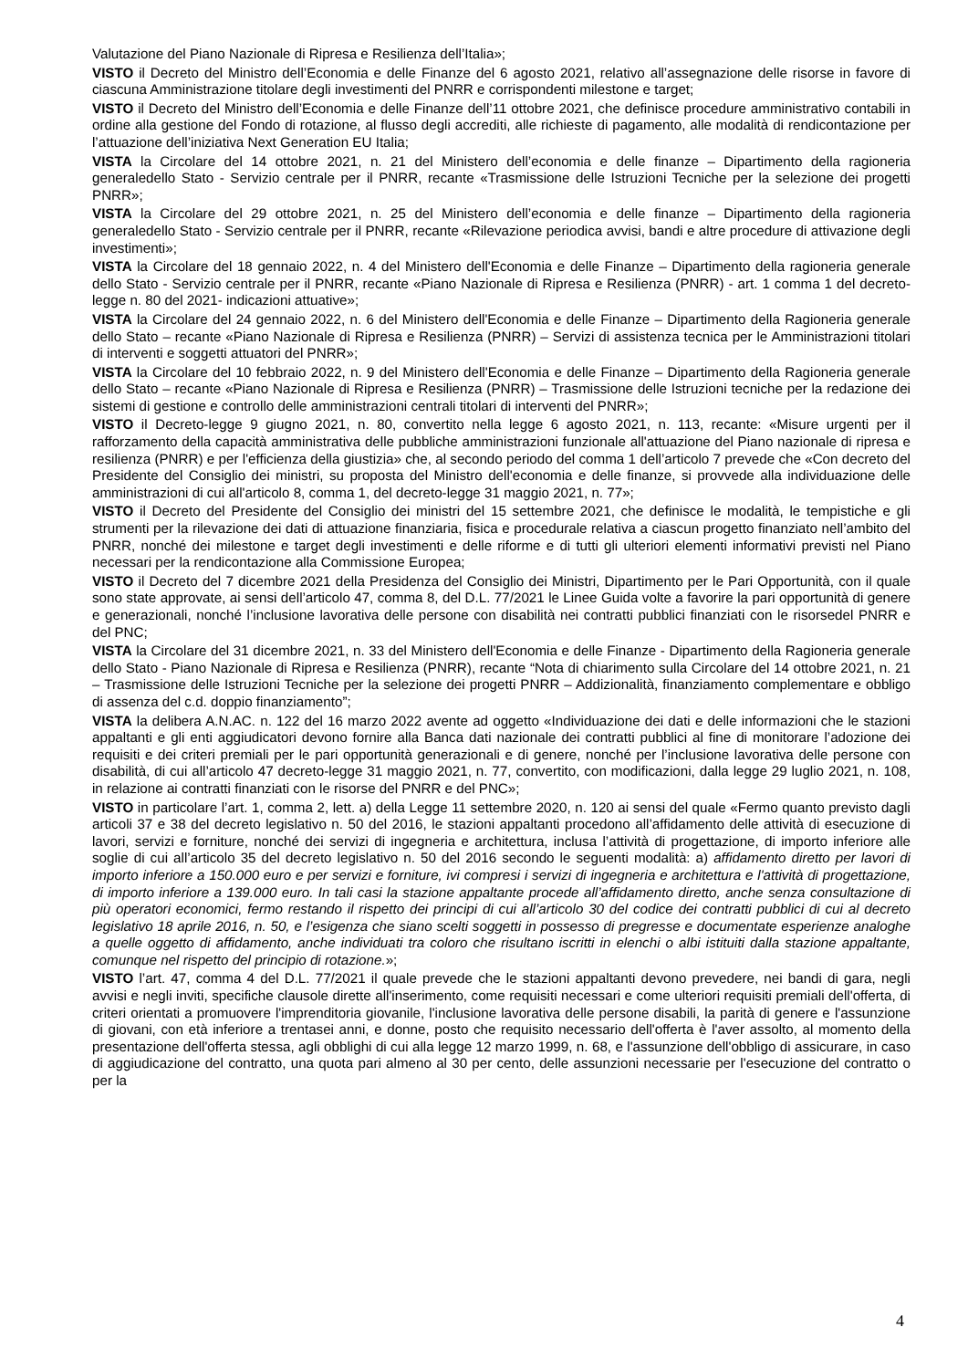Valutazione del Piano Nazionale di Ripresa e Resilienza dell’Italia»;
VISTO il Decreto del Ministro dell’Economia e delle Finanze del 6 agosto 2021, relativo all’assegnazione delle risorse in favore di ciascuna Amministrazione titolare degli investimenti del PNRR e corrispondenti milestone e target;
VISTO il Decreto del Ministro dell’Economia e delle Finanze dell’11 ottobre 2021, che definisce procedure amministrativo contabili in ordine alla gestione del Fondo di rotazione, al flusso degli accrediti, alle richieste di pagamento, alle modalità di rendicontazione per l’attuazione dell’iniziativa Next Generation EU Italia;
VISTA la Circolare del 14 ottobre 2021, n. 21 del Ministero dell’economia e delle finanze – Dipartimento della ragioneria generaledello Stato - Servizio centrale per il PNRR, recante «Trasmissione delle Istruzioni Tecniche per la selezione dei progetti PNRR»;
VISTA la Circolare del 29 ottobre 2021, n. 25 del Ministero dell’economia e delle finanze – Dipartimento della ragioneria generaledello Stato - Servizio centrale per il PNRR, recante «Rilevazione periodica avvisi, bandi e altre procedure di attivazione degli investimenti»;
VISTA la Circolare del 18 gennaio 2022, n. 4 del Ministero dell'Economia e delle Finanze – Dipartimento della ragioneria generale dello Stato - Servizio centrale per il PNRR, recante «Piano Nazionale di Ripresa e Resilienza (PNRR) - art. 1 comma 1 del decreto-legge n. 80 del 2021- indicazioni attuative»;
VISTA la Circolare del 24 gennaio 2022, n. 6 del Ministero dell'Economia e delle Finanze – Dipartimento della Ragioneria generale dello Stato – recante «Piano Nazionale di Ripresa e Resilienza (PNRR) – Servizi di assistenza tecnica per le Amministrazioni titolari di interventi e soggetti attuatori del PNRR»;
VISTA la Circolare del 10 febbraio 2022, n. 9 del Ministero dell'Economia e delle Finanze – Dipartimento della Ragioneria generale dello Stato – recante «Piano Nazionale di Ripresa e Resilienza (PNRR) – Trasmissione delle Istruzioni tecniche per la redazione dei sistemi di gestione e controllo delle amministrazioni centrali titolari di interventi del PNRR»;
VISTO il Decreto-legge 9 giugno 2021, n. 80, convertito nella legge 6 agosto 2021, n. 113, recante: «Misure urgenti per il rafforzamento della capacità amministrativa delle pubbliche amministrazioni funzionale all'attuazione del Piano nazionale di ripresa e resilienza (PNRR) e per l'efficienza della giustizia» che, al secondo periodo del comma 1 dell’articolo 7 prevede che «Con decreto del Presidente del Consiglio dei ministri, su proposta del Ministro dell'economia e delle finanze, si provvede alla individuazione delle amministrazioni di cui all'articolo 8, comma 1, del decreto-legge 31 maggio 2021, n. 77»;
VISTO il Decreto del Presidente del Consiglio dei ministri del 15 settembre 2021, che definisce le modalità, le tempistiche e gli strumenti per la rilevazione dei dati di attuazione finanziaria, fisica e procedurale relativa a ciascun progetto finanziato nell’ambito del PNRR, nonché dei milestone e target degli investimenti e delle riforme e di tutti gli ulteriori elementi informativi previsti nel Piano necessari per la rendicontazione alla Commissione Europea;
VISTO il Decreto del 7 dicembre 2021 della Presidenza del Consiglio dei Ministri, Dipartimento per le Pari Opportunità, con il quale sono state approvate, ai sensi dell’articolo 47, comma 8, del D.L. 77/2021 le Linee Guida volte a favorire la pari opportunità di genere e generazionali, nonché l’inclusione lavorativa delle persone con disabilità nei contratti pubblici finanziati con le risorsedel PNRR e del PNC;
VISTA la Circolare del 31 dicembre 2021, n. 33 del Ministero dell'Economia e delle Finanze - Dipartimento della Ragioneria generale dello Stato - Piano Nazionale di Ripresa e Resilienza (PNRR), recante “Nota di chiarimento sulla Circolare del 14 ottobre 2021, n. 21 – Trasmissione delle Istruzioni Tecniche per la selezione dei progetti PNRR – Addizionalità, finanziamento complementare e obbligo di assenza del c.d. doppio finanziamento”;
VISTA la delibera A.N.AC. n. 122 del 16 marzo 2022 avente ad oggetto «Individuazione dei dati e delle informazioni che le stazioni appaltanti e gli enti aggiudicatori devono fornire alla Banca dati nazionale dei contratti pubblici al fine di monitorare l’adozione dei requisiti e dei criteri premiali per le pari opportunità generazionali e di genere, nonché per l’inclusione lavorativa delle persone con disabilità, di cui all’articolo 47 decreto-legge 31 maggio 2021, n. 77, convertito, con modificazioni, dalla legge 29 luglio 2021, n. 108, in relazione ai contratti finanziati con le risorse del PNRR e del PNC»;
VISTO in particolare l’art. 1, comma 2, lett. a) della Legge 11 settembre 2020, n. 120 ai sensi del quale «Fermo quanto previsto dagli articoli 37 e 38 del decreto legislativo n. 50 del 2016, le stazioni appaltanti procedono all’affidamento delle attività di esecuzione di lavori, servizi e forniture, nonché dei servizi di ingegneria e architettura, inclusa l’attività di progettazione, di importo inferiore alle soglie di cui all’articolo 35 del decreto legislativo n. 50 del 2016 secondo le seguenti modalità: a) affidamento diretto per lavori di importo inferiore a 150.000 euro e per servizi e forniture, ivi compresi i servizi di ingegneria e architettura e l'attività di progettazione, di importo inferiore a 139.000 euro. In tali casi la stazione appaltante procede all’affidamento diretto, anche senza consultazione di più operatori economici, fermo restando il rispetto dei principi di cui all’articolo 30 del codice dei contratti pubblici di cui al decreto legislativo 18 aprile 2016, n. 50, e l’esigenza che siano scelti soggetti in possesso di pregresse e documentate esperienze analoghe a quelle oggetto di affidamento, anche individuati tra coloro che risultano iscritti in elenchi o albi istituiti dalla stazione appaltante, comunque nel rispetto del principio di rotazione.»;
VISTO l’art. 47, comma 4 del D.L. 77/2021 il quale prevede che le stazioni appaltanti devono prevedere, nei bandi di gara, negli avvisi e negli inviti, specifiche clausole dirette all'inserimento, come requisiti necessari e come ulteriori requisiti premiali dell'offerta, di criteri orientati a promuovere l'imprenditoria giovanile, l'inclusione lavorativa delle persone disabili, la parità di genere e l'assunzione di giovani, con età inferiore a trentasei anni, e donne, posto che requisito necessario dell'offerta è l'aver assolto, al momento della presentazione dell'offerta stessa, agli obblighi di cui alla legge 12 marzo 1999, n. 68, e l'assunzione dell'obbligo di assicurare, in caso di aggiudicazione del contratto, una quota pari almeno al 30 per cento, delle assunzioni necessarie per l'esecuzione del contratto o per la
4